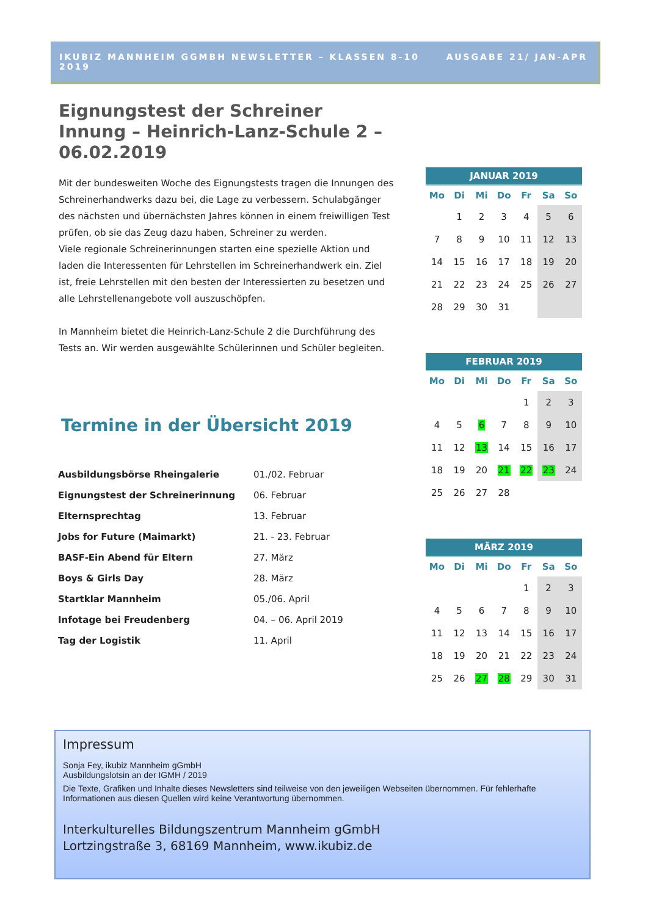IKUBIZ MANNHEIM GGMBH NEWSLETTER – KLASSEN 8-10 AUSGABE 21/ JAN-APR 2019
Eignungstest der Schreiner Innung – Heinrich-Lanz-Schule 2 – 06.02.2019
Mit der bundesweiten Woche des Eignungstests tragen die Innungen des Schreinerhandwerks dazu bei, die Lage zu verbessern. Schulabgänger des nächsten und übernächsten Jahres können in einem freiwilligen Test prüfen, ob sie das Zeug dazu haben, Schreiner zu werden.
Viele regionale Schreinerinnungen starten eine spezielle Aktion und laden die Interessenten für Lehrstellen im Schreinerhandwerk ein. Ziel ist, freie Lehrstellen mit den besten der Interessierten zu besetzen und alle Lehrstellenangebote voll auszuschöpfen.
In Mannheim bietet die Heinrich-Lanz-Schule 2 die Durchführung des Tests an. Wir werden ausgewählte Schülerinnen und Schüler begleiten.
Termine in der Übersicht 2019
| Ausbildungsbörse Rheingalerie | 01./02. Februar |
| Eignungstest der Schreinerinnung | 06. Februar |
| Elternsprechtag | 13. Februar |
| Jobs for Future (Maimarkt) | 21. - 23. Februar |
| BASF-Ein Abend für Eltern | 27. März |
| Boys & Girls Day | 28. März |
| Startklar Mannheim | 05./06. April |
| Infotage bei Freudenberg | 04. – 06. April 2019 |
| Tag der Logistik | 11. April |
| JANUAR 2019 | | | | | | |
| --- | --- | --- | --- | --- | --- | --- |
| Mo | Di | Mi | Do | Fr | Sa | So |
| | 1 | 2 | 3 | 4 | 5 | 6 |
| 7 | 8 | 9 | 10 | 11 | 12 | 13 |
| 14 | 15 | 16 | 17 | 18 | 19 | 20 |
| 21 | 22 | 23 | 24 | 25 | 26 | 27 |
| 28 | 29 | 30 | 31 | | | |
| FEBRUAR 2019 | | | | | | |
| --- | --- | --- | --- | --- | --- | --- |
| Mo | Di | Mi | Do | Fr | Sa | So |
| | | | | 1 | 2 | 3 |
| 4 | 5 | 6 | 7 | 8 | 9 | 10 |
| 11 | 12 | 13 | 14 | 15 | 16 | 17 |
| 18 | 19 | 20 | 21 | 22 | 23 | 24 |
| 25 | 26 | 27 | 28 | | | |
| MÄRZ 2019 | | | | | | |
| --- | --- | --- | --- | --- | --- | --- |
| Mo | Di | Mi | Do | Fr | Sa | So |
| | | | | 1 | 2 | 3 |
| 4 | 5 | 6 | 7 | 8 | 9 | 10 |
| 11 | 12 | 13 | 14 | 15 | 16 | 17 |
| 18 | 19 | 20 | 21 | 22 | 23 | 24 |
| 25 | 26 | 27 | 28 | 29 | 30 | 31 |
Impressum
Sonja Fey, ikubiz Mannheim gGmbH
Ausbildungslotsin an der IGMH / 2019
Die Texte, Grafiken und Inhalte dieses Newsletters sind teilweise von den jeweiligen Webseiten übernommen. Für fehlerhafte Informationen aus diesen Quellen wird keine Verantwortung übernommen.
Interkulturelles Bildungszentrum Mannheim gGmbH
Lortzingstraße 3, 68169 Mannheim, www.ikubiz.de